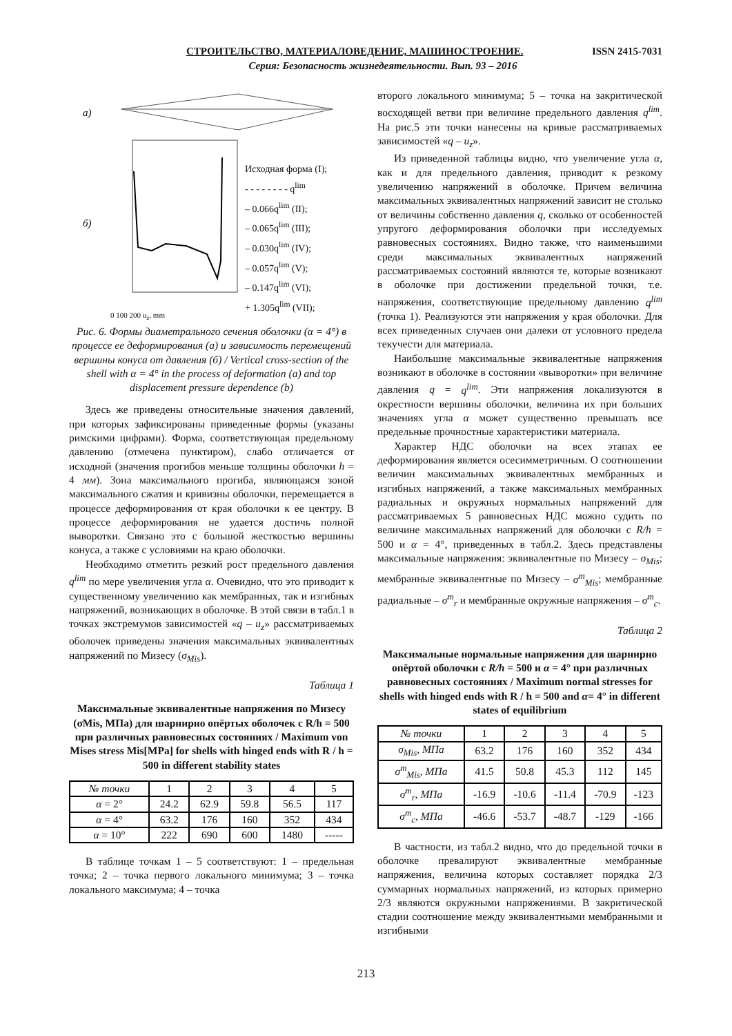СТРОИТЕЛЬСТВО, МАТЕРИАЛОВЕДЕНИЕ, МАШИНОСТРОЕНИЕ. ISSN 2415-7031
Серия: Безопасность жизнедеятельности. Вып. 93 – 2016
а)
б)
Исходная форма (I);
- - - - - - - - q<sup>lim</sup>
– 0.066q<sup>lim</sup> (II);
– 0.065q<sup>lim</sup> (III);
– 0.030q<sup>lim</sup> (IV);
– 0.057q<sup>lim</sup> (V);
– 0.147q<sup>lim</sup> (VI);
+ 1.305q<sup>lim</sup> (VII);
0 100 200 u<sub>z</sub>, mm
Рис. 6. Формы диаметрального сечения оболочки (α = 4°) в процессе ее деформирования (а) и зависимость перемещений вершины конуса от давления (б) / Vertical cross-section of the shell with α = 4° in the process of deformation (a) and top displacement pressure dependence (b)
Здесь же приведены относительные значения давлений, при которых зафиксированы приведенные формы (указаны римскими цифрами). Форма, соответствующая предельному давлению (отмечена пунктиром), слабо отличается от исходной (значения прогибов меньше толщины оболочки h = 4 мм). Зона максимального прогиба, являющаяся зоной максимального сжатия и кривизны оболочки, перемещается в процессе деформирования от края оболочки к ее центру. В процессе деформирования не удается достичь полной выворотки. Связано это с большой жесткостью вершины конуса, а также с условиями на краю оболочки.
Необходимо отметить резкий рост предельного давления q<sup>lim</sup> по мере увеличения угла α. Очевидно, что это приводит к существенному увеличению как мембранных, так и изгибных напряжений, возникающих в оболочке. В этой связи в табл.1 в точках экстремумов зависимостей «q – u<sub>z</sub>» рассматриваемых оболочек приведены значения максимальных эквивалентных напряжений по Мизесу (σ<sub>Mis</sub>).
Таблица 1
Максимальные эквивалентные напряжения по Мизесу (σMis, МПа) для шарнирно опёртых оболочек с R/h = 500 при различных равновесных состояниях / Maximum von Mises stress Mis[MPa] for shells with hinged ends with R / h = 500 in different stability states
| № точки | 1 | 2 | 3 | 4 | 5 |
| --- | --- | --- | --- | --- | --- |
| α = 2° | 24.2 | 62.9 | 59.8 | 56.5 | 117 |
| α = 4° | 63.2 | 176 | 160 | 352 | 434 |
| α = 10° | 222 | 690 | 600 | 1480 | ----- |
В таблице точкам 1 – 5 соответствуют: 1 – предельная точка; 2 – точка первого локального минимума; 3 – точка локального максимума; 4 – точка
второго локального минимума; 5 – точка на закритической восходящей ветви при величине предельного давления q<sup>lim</sup>. На рис.5 эти точки нанесены на кривые рассматриваемых зависимостей «q – u<sub>z</sub>».
Из приведенной таблицы видно, что увеличение угла α, как и для предельного давления, приводит к резкому увеличению напряжений в оболочке. Причем величина максимальных эквивалентных напряжений зависит не столько от величины собственно давления q, сколько от особенностей упругого деформирования оболочки при исследуемых равновесных состояниях. Видно также, что наименьшими среди максимальных эквивалентных напряжений рассматриваемых состояний являются те, которые возникают в оболочке при достижении предельной точки, т.е. напряжения, соответствующие предельному давлению q<sup>lim</sup> (точка 1). Реализуются эти напряжения у края оболочки. Для всех приведенных случаев они далеки от условного предела текучести для материала.
Наибольшие максимальные эквивалентные напряжения возникают в оболочке в состоянии «выворотки» при величине давления q = q<sup>lim</sup>. Эти напряжения локализуются в окрестности вершины оболочки, величина их при больших значениях угла α может существенно превышать все предельные прочностные характеристики материала.
Характер НДС оболочки на всех этапах ее деформирования является осесимметричным. О соотношении величин максимальных эквивалентных мембранных и изгибных напряжений, а также максимальных мембранных радиальных и окружных нормальных напряжений для рассматриваемых 5 равновесных НДС можно судить по величине максимальных напряжений для оболочки с R/h = 500 и α = 4°, приведенных в табл.2. Здесь представлены максимальные напряжения: эквивалентные по Мизесу – σ<sub>Mis</sub>; мембранные эквивалентные по Мизесу – σ<sup>m</sup><sub>Mis</sub>; мембранные радиальные – σ<sup>m</sup><sub>r</sub> и мембранные окружные напряжения – σ<sup>m</sup><sub>c</sub>.
Таблица 2
Максимальные нормальные напряжения для шарнирно опёртой оболочки с R/h = 500 и α = 4° при различных равновесных состояниях / Maximum normal stresses for shells with hinged ends with R / h = 500 and α= 4° in different states of equilibrium
| № точки | 1 | 2 | 3 | 4 | 5 |
| --- | --- | --- | --- | --- | --- |
| σ<sub>Mis</sub>, МПа | 63.2 | 176 | 160 | 352 | 434 |
| σ<sup>m</sup><sub>Mis</sub>, МПа | 41.5 | 50.8 | 45.3 | 112 | 145 |
| σ<sup>m</sup><sub>r</sub>, МПа | -16.9 | -10.6 | -11.4 | -70.9 | -123 |
| σ<sup>m</sup><sub>c</sub>, МПа | -46.6 | -53.7 | -48.7 | -129 | -166 |
В частности, из табл.2 видно, что до предельной точки в оболочке превалируют эквивалентные мембранные напряжения, величина которых составляет порядка 2/3 суммарных нормальных напряжений, из которых примерно 2/3 являются окружными напряжениями. В закритической стадии соотношение между эквивалентными мембранными и изгибными
213